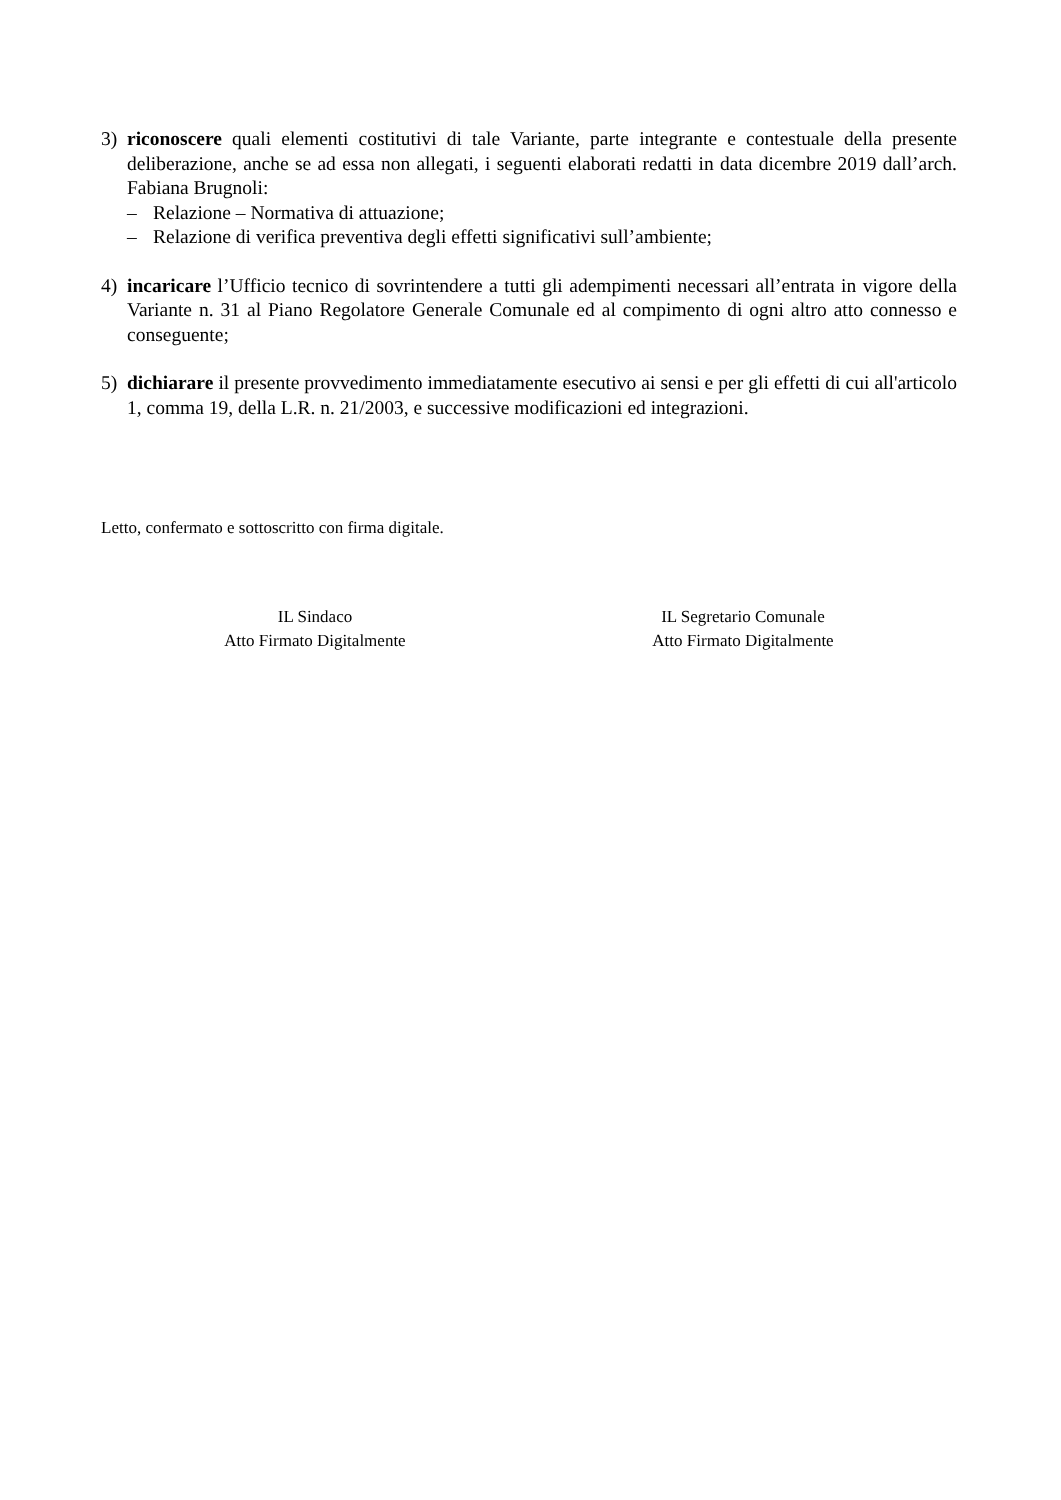3) riconoscere quali elementi costitutivi di tale Variante, parte integrante e contestuale della presente deliberazione, anche se ad essa non allegati, i seguenti elaborati redatti in data dicembre 2019 dall’arch. Fabiana Brugnoli:
– Relazione – Normativa di attuazione;
– Relazione di verifica preventiva degli effetti significativi sull’ambiente;
4) incaricare l’Ufficio tecnico di sovrintendere a tutti gli adempimenti necessari all’entrata in vigore della Variante n. 31 al Piano Regolatore Generale Comunale ed al compimento di ogni altro atto connesso e conseguente;
5) dichiarare il presente provvedimento immediatamente esecutivo ai sensi e per gli effetti di cui all'articolo 1, comma 19, della L.R. n. 21/2003, e successive modificazioni ed integrazioni.
Letto, confermato e sottoscritto con firma digitale.
IL Sindaco
Atto Firmato Digitalmente
IL Segretario Comunale
Atto Firmato Digitalmente